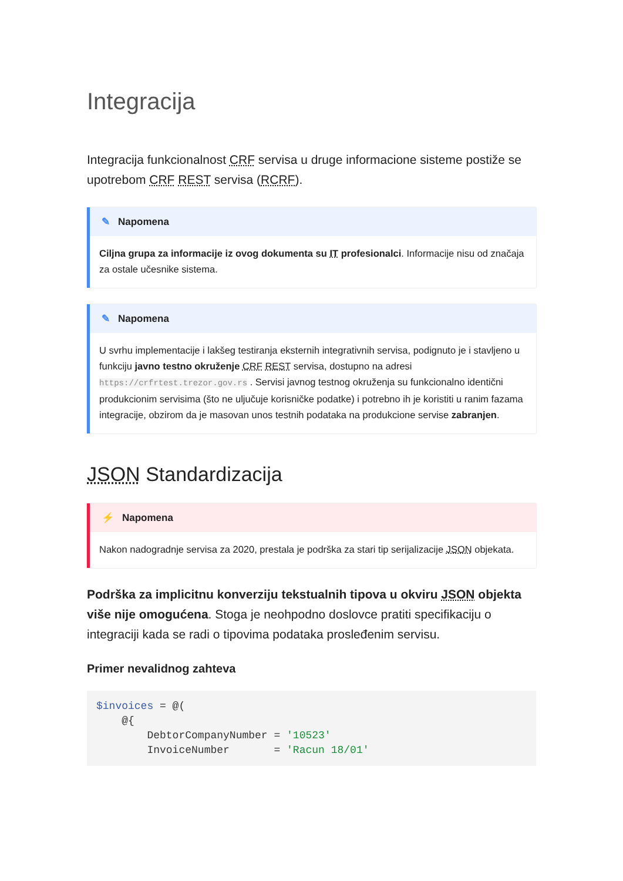Integracija
Integracija funkcionalnost CRF servisa u druge informacione sisteme postiže se upotrebom CRF REST servisa (RCRF).
✎ Napomena
Ciljna grupa za informacije iz ovog dokumenta su IT profesionalci. Informacije nisu od značaja za ostale učesnike sistema.
✎ Napomena
U svrhu implementacije i lakšeg testiranja eksternih integrativnih servisa, podignuto je i stavljeno u funkciju javno testno okruženje CRF REST servisa, dostupno na adresi https://crfrtest.trezor.gov.rs . Servisi javnog testnog okruženja su funkcionalno identični produkcionim servisima (što ne uljučuje korisničke podatke) i potrebno ih je koristiti u ranim fazama integracije, obzirom da je masovan unos testnih podataka na produkcione servise zabranjen.
JSON Standardizacija
⚡ Napomena
Nakon nadogradnje servisa za 2020, prestala je podrška za stari tip serijalizacije JSON objekata.
Podrška za implicitnu konverziju tekstualnih tipova u okviru JSON objekta više nije omogućena. Stoga je neohpodno doslovce pratiti specifikaciju o integraciji kada se radi o tipovima podataka prosleđenim servisu.
Primer nevalidnog zahteva
$invoices = @(
    @{
        DebtorCompanyNumber = '10523'
        InvoiceNumber       = 'Racun 18/01'